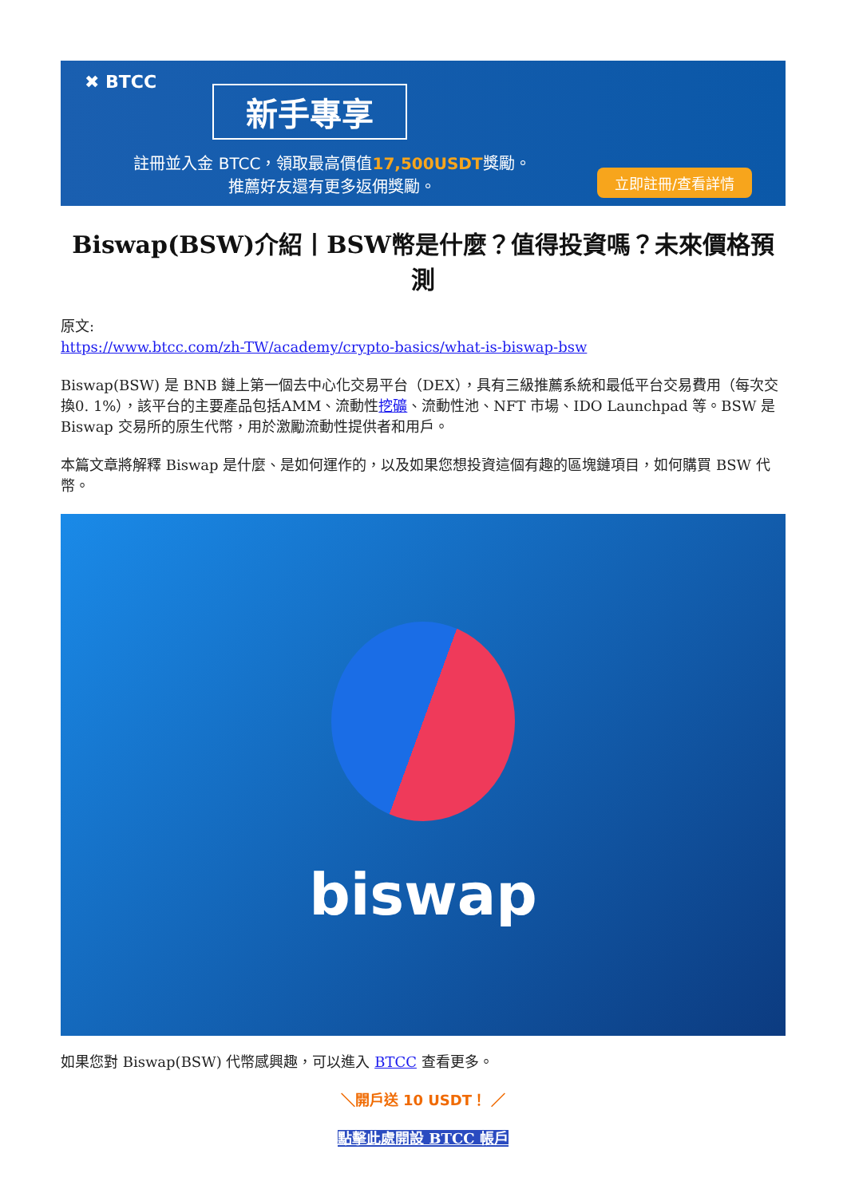✖ BTCC
新手專享
註冊並入金 BTCC，領取最高價值17,500USDT獎勵。
推薦好友還有更多返佣獎勵。
立即註冊/查看詳情
Biswap(BSW)介紹丨BSW幣是什麼？值得投資嗎？未來價格預測
原文:
https://www.btcc.com/zh-TW/academy/crypto-basics/what-is-biswap-bsw
Biswap(BSW) 是 BNB 鏈上第一個去中心化交易平台（DEX），具有三級推薦系統和最低平台交易費用（每次交換0. 1%），該平台的主要產品包括AMM、流動性挖礦、流動性池、NFT 市場、IDO Launchpad 等。BSW 是 Biswap 交易所的原生代幣，用於激勵流動性提供者和用戶。
本篇文章將解釋 Biswap 是什麼、是如何運作的，以及如果您想投資這個有趣的區塊鏈項目，如何購買 BSW 代幣。
biswap
如果您對 Biswap(BSW) 代幣感興趣，可以進入 BTCC 查看更多。
＼開戶送 10 USDT！ ／
點擊此處開設 BTCC 帳戶